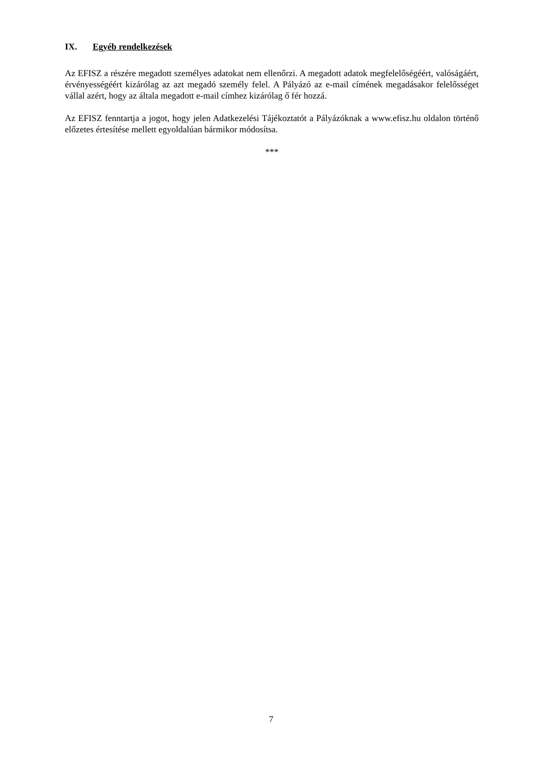IX. Egyéb rendelkezések
Az EFISZ a részére megadott személyes adatokat nem ellenőrzi. A megadott adatok megfelelőségéért, valóságáért, érvényességéért kizárólag az azt megadó személy felel. A Pályázó az e-mail címének megadásakor felelősséget vállal azért, hogy az általa megadott e-mail címhez kizárólag ő fér hozzá.
Az EFISZ fenntartja a jogot, hogy jelen Adatkezelési Tájékoztatót a Pályázóknak a www.efisz.hu oldalon történő előzetes értesítése mellett egyoldalúan bármikor módosítsa.
***
7